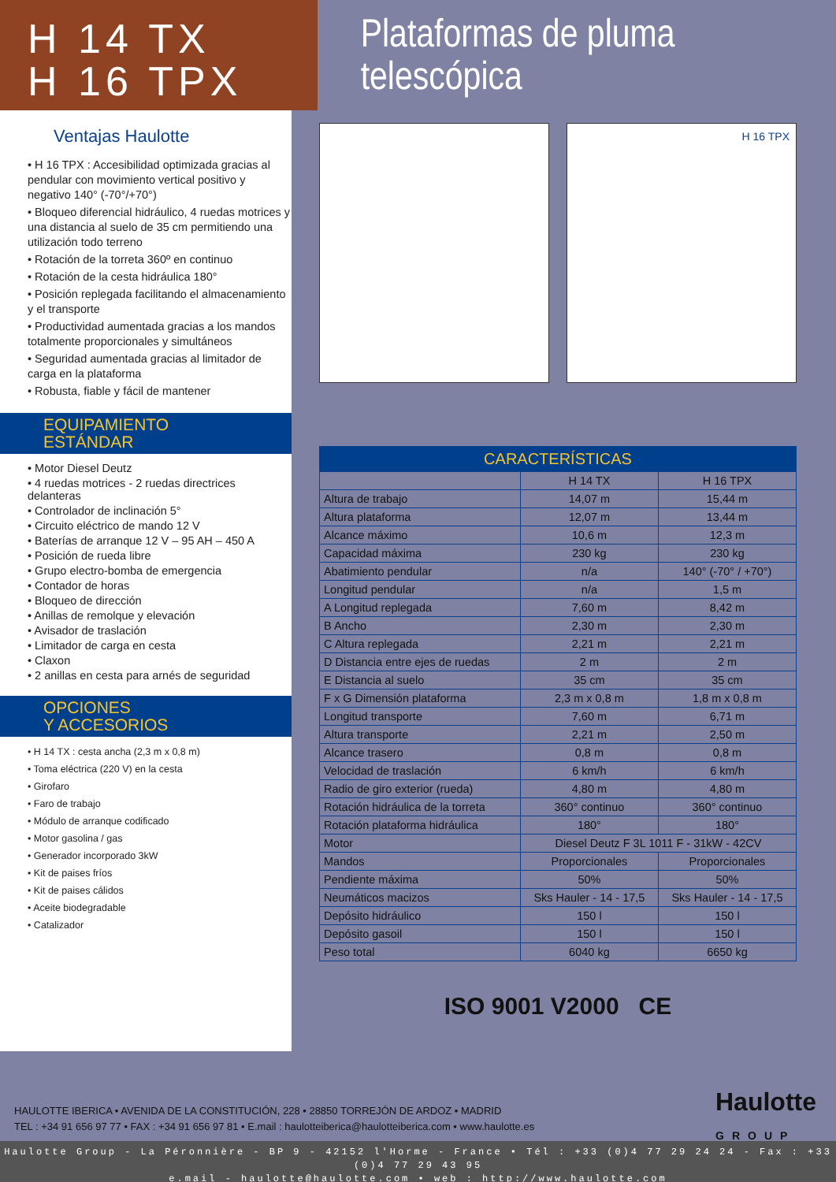H 14 TX
H 16 TPX
Plataformas de pluma telescópica
Ventajas Haulotte
• H 16 TPX : Accesibilidad optimizada gracias al pendular con movimiento vertical positivo y negativo 140° (-70°/+70°)
• Bloqueo diferencial hidráulico, 4 ruedas motrices y una distancia al suelo de 35 cm permitiendo una utilización todo terreno
• Rotación de la torreta 360º en continuo
• Rotación de la cesta hidráulica 180°
• Posición replegada facilitando el almacenamiento y el transporte
• Productividad aumentada gracias a los mandos totalmente proporcionales y simultáneos
• Seguridad aumentada gracias al limitador de carga en la plataforma
• Robusta, fiable y fácil de mantener
EQUIPAMIENTO
ESTÁNDAR
• Motor Diesel Deutz
• 4 ruedas motrices - 2 ruedas directrices delanteras
• Controlador de inclinación 5°
• Circuito eléctrico de mando 12 V
• Baterías de arranque 12 V – 95 AH – 450 A
• Posición de rueda libre
• Grupo electro-bomba de emergencia
• Contador de horas
• Bloqueo de dirección
• Anillas de remolque y elevación
• Avisador de traslación
• Limitador de carga en cesta
• Claxon
• 2 anillas en cesta para arnés de seguridad
OPCIONES
Y ACCESORIOS
• H 14 TX : cesta ancha (2,3 m x 0,8 m)
• Toma eléctrica (220 V) en la cesta
• Girofaro
• Faro de trabajo
• Módulo de arranque codificado
• Motor gasolina / gas
• Generador incorporado 3kW
• Kit de paises fríos
• Kit de paises cálidos
• Aceite biodegradable
• Catalizador
H 16 TPX
| CARACTERÍSTICAS | | |
| --- | --- | --- |
| | H 14 TX | H 16 TPX |
| Altura de trabajo | 14,07 m | 15,44 m |
| Altura plataforma | 12,07 m | 13,44 m |
| Alcance máximo | 10,6 m | 12,3 m |
| Capacidad máxima | 230 kg | 230 kg |
| Abatimiento pendular | n/a | 140° (-70° / +70°) |
| Longitud pendular | n/a | 1,5 m |
| A Longitud replegada | 7,60 m | 8,42 m |
| B Ancho | 2,30 m | 2,30 m |
| C Altura replegada | 2,21 m | 2,21 m |
| D Distancia entre ejes de ruedas | 2 m | 2 m |
| E Distancia al suelo | 35 cm | 35 cm |
| F x G Dimensión plataforma | 2,3 m x 0,8 m | 1,8 m x 0,8 m |
| Longitud transporte | 7,60 m | 6,71 m |
| Altura transporte | 2,21 m | 2,50 m |
| Alcance trasero | 0,8 m | 0,8 m |
| Velocidad de traslación | 6 km/h | 6 km/h |
| Radio de giro exterior (rueda) | 4,80 m | 4,80 m |
| Rotación hidráulica de la torreta | 360° continuo | 360° continuo |
| Rotación plataforma hidráulica | 180° | 180° |
| Motor | Diesel Deutz F 3L 1011 F - 31kW - 42CV | |
| Mandos | Proporcionales | Proporcionales |
| Pendiente máxima | 50% | 50% |
| Neumáticos macizos | Sks Hauler - 14 - 17,5 | Sks Hauler - 14 - 17,5 |
| Depósito hidráulico | 150 l | 150 l |
| Depósito gasoil | 150 l | 150 l |
| Peso total | 6040 kg | 6650 kg |
ISO 9001 V2000 CE
HAULOTTE IBERICA • AVENIDA DE LA CONSTITUCIÓN, 228 • 28850 TORREJÓN DE ARDOZ • MADRID
TEL : +34 91 656 97 77 • FAX : +34 91 656 97 81 • E.mail : haulotteiberica@haulotteiberica.com • www.haulotte.es
Haulotte
GROUP
Haulotte Group - La Péronnière - BP 9 - 42152 l'Horme - France • Tél : +33 (0)4 77 29 24 24 - Fax : +33 (0)4 77 29 43 95
e.mail - haulotte@haulotte.com • web : http://www.haulotte.com